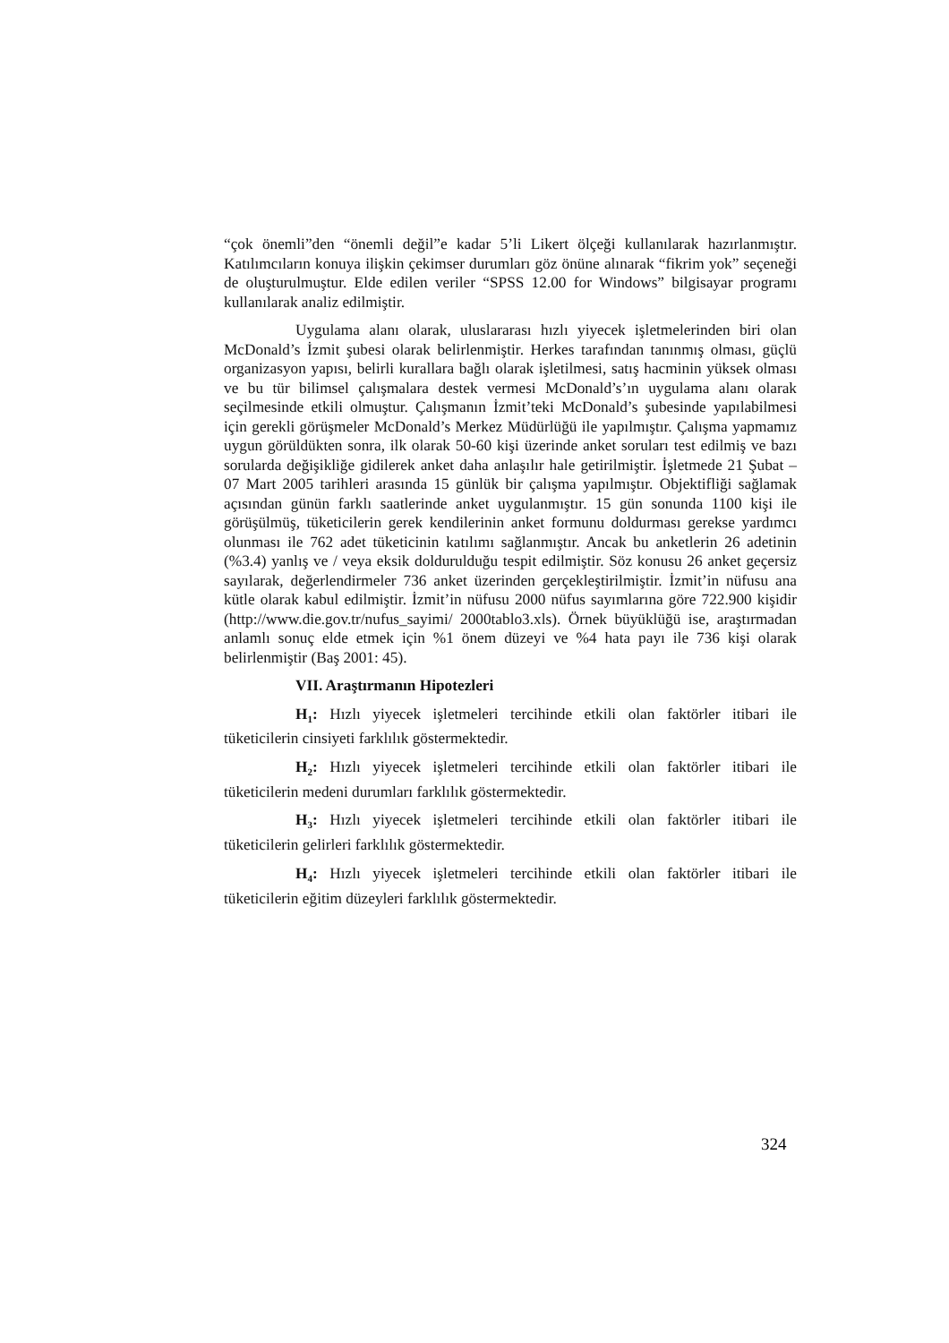“çok önemli”den “önemli değil”e kadar 5’li Likert ölçeği kullanılarak hazırlanmıştır. Katılımcıların konuya ilişkin çekimser durumları göz önüne alınarak “fikrim yok” seçeneği de oluşturulmuştur. Elde edilen veriler “SPSS 12.00 for Windows” bilgisayar programı kullanılarak analiz edilmiştir.
Uygulama alanı olarak, uluslararası hızlı yiyecek işletmelerinden biri olan McDonald’s İzmit şubesi olarak belirlenmiştir. Herkes tarafından tanınmış olması, güçlü organizasyon yapısı, belirli kurallara bağlı olarak işletilmesi, satış hacminin yüksek olması ve bu tür bilimsel çalışmalara destek vermesi McDonald’s’ın uygulama alanı olarak seçilmesinde etkili olmuştur. Çalışmanın İzmit’teki McDonald’s şubesinde yapılabilmesi için gerekli görüşmeler McDonald’s Merkez Müdürlüğü ile yapılmıştır. Çalışma yapmamız uygun görüldükten sonra, ilk olarak 50-60 kişi üzerinde anket soruları test edilmiş ve bazı sorularda değişikliğe gidilerek anket daha anlaşılır hale getirilmiştir. İşletmede 21 Şubat – 07 Mart 2005 tarihleri arasında 15 günlük bir çalışma yapılmıştır. Objektifliği sağlamak açısından günün farklı saatlerinde anket uygulanmıştır. 15 gün sonunda 1100 kişi ile görüşülmüş, tüketicilerin gerek kendilerinin anket formunu doldurması gerekse yardımcı olunması ile 762 adet tüketicinin katılımı sağlanmıştır. Ancak bu anketlerin 26 adetinin (%3.4) yanlış ve / veya eksik doldurulduğu tespit edilmiştir. Söz konusu 26 anket geçersiz sayılarak, değerlendirmeler 736 anket üzerinden gerçekleştirilmiştir. İzmit’in nüfusu ana kütle olarak kabul edilmiştir. İzmit’in nüfusu 2000 nüfus sayımlarına göre 722.900 kişidir (http://www.die.gov.tr/nufus_sayimi/ 2000tablo3.xls). Örnek büyüklüğü ise, araştırmadan anlamlı sonuç elde etmek için %1 önem düzeyi ve %4 hata payı ile 736 kişi olarak belirlenmiştir (Baş 2001: 45).
VII. Araştırmanın Hipotezleri
H<sub>1</sub>: Hızlı yiyecek işletmeleri tercihinde etkili olan faktörler itibari ile tüketicilerin cinsiyeti farklılık göstermektedir.
H<sub>2</sub>: Hızlı yiyecek işletmeleri tercihinde etkili olan faktörler itibari ile tüketicilerin medeni durumları farklılık göstermektedir.
H<sub>3</sub>: Hızlı yiyecek işletmeleri tercihinde etkili olan faktörler itibari ile tüketicilerin gelirleri farklılık göstermektedir.
H<sub>4</sub>: Hızlı yiyecek işletmeleri tercihinde etkili olan faktörler itibari ile tüketicilerin eğitim düzeyleri farklılık göstermektedir.
324